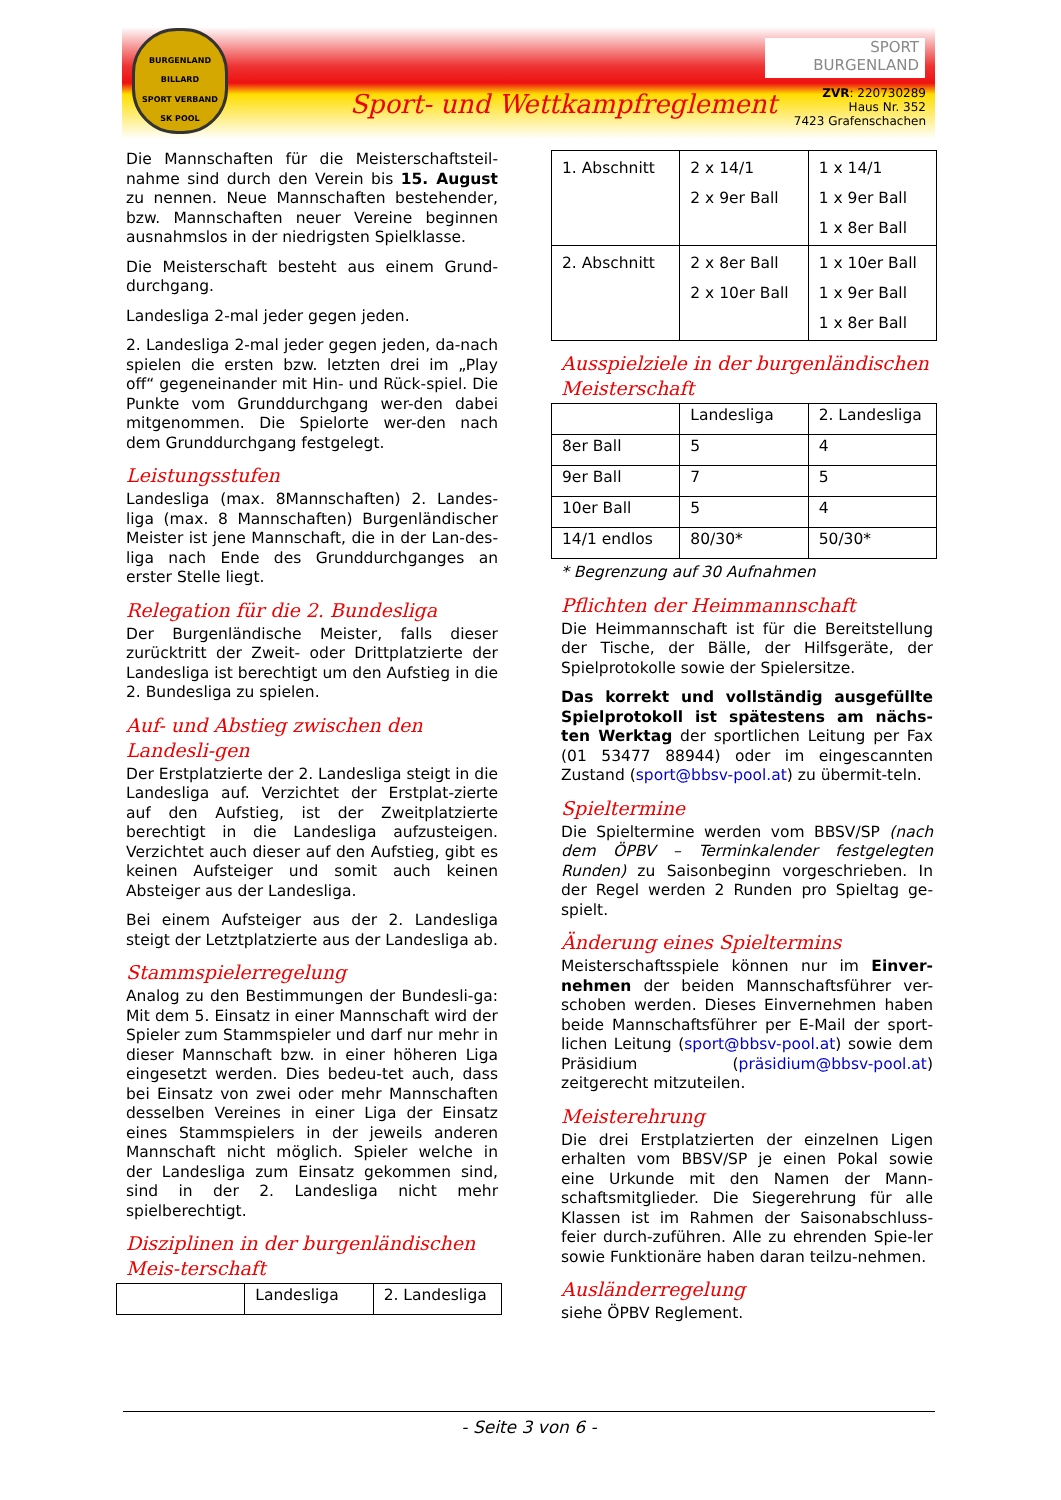BURGENLAND
BILLARD
SPORT VERBAND SK POOL
SPORT
BURGENLAND
Sport- und Wettkampfreglement
ZVR: 220730289
Haus Nr. 352
7423 Grafenschachen
Die Mannschaften für die Meisterschaftsteil-nahme sind durch den Verein bis 15. August zu nennen. Neue Mannschaften bestehender, bzw. Mannschaften neuer Vereine beginnen ausnahmslos in der niedrigsten Spielklasse.
Die Meisterschaft besteht aus einem Grund-durchgang.
Landesliga 2-mal jeder gegen jeden.
2. Landesliga 2-mal jeder gegen jeden, da-nach spielen die ersten bzw. letzten drei im „Play off“ gegeneinander mit Hin- und Rück-spiel. Die Punkte vom Grunddurchgang wer-den dabei mitgenommen. Die Spielorte wer-den nach dem Grunddurchgang festgelegt.
Leistungsstufen
Landesliga (max. 8Mannschaften) 2. Landes-liga (max. 8 Mannschaften) Burgenländischer Meister ist jene Mannschaft, die in der Lan-des-liga nach Ende des Grunddurchganges an erster Stelle liegt.
Relegation für die 2. Bundesliga
Der Burgenländische Meister, falls dieser zurücktritt der Zweit- oder Drittplatzierte der Landesliga ist berechtigt um den Aufstieg in die 2. Bundesliga zu spielen.
Auf- und Abstieg zwischen den Landesli-gen
Der Erstplatzierte der 2. Landesliga steigt in die Landesliga auf. Verzichtet der Erstplat-zierte auf den Aufstieg, ist der Zweitplatzierte berechtigt in die Landesliga aufzusteigen. Verzichtet auch dieser auf den Aufstieg, gibt es keinen Aufsteiger und somit auch keinen Absteiger aus der Landesliga.
Bei einem Aufsteiger aus der 2. Landesliga steigt der Letztplatzierte aus der Landesliga ab.
Stammspielerregelung
Analog zu den Bestimmungen der Bundesli-ga: Mit dem 5. Einsatz in einer Mannschaft wird der Spieler zum Stammspieler und darf nur mehr in dieser Mannschaft bzw. in einer höheren Liga eingesetzt werden. Dies bedeu-tet auch, dass bei Einsatz von zwei oder mehr Mannschaften desselben Vereines in einer Liga der Einsatz eines Stammspielers in der jeweils anderen Mannschaft nicht möglich. Spieler welche in der Landesliga zum Einsatz gekommen sind, sind in der 2. Landesliga nicht mehr spielberechtigt.
Disziplinen in der burgenländischen Meis-terschaft
| | Landesliga | 2. Landesliga |
| 1. Abschnitt | 2 x 14/1 2 x 9er Ball | 1 x 14/1 1 x 9er Ball 1 x 8er Ball |
| 2. Abschnitt | 2 x 8er Ball 2 x 10er Ball | 1 x 10er Ball 1 x 9er Ball 1 x 8er Ball |
Ausspielziele in der burgenländischen Meisterschaft
| | Landesliga | 2. Landesliga |
| 8er Ball | 5 | 4 |
| 9er Ball | 7 | 5 |
| 10er Ball | 5 | 4 |
| 14/1 endlos | 80/30* | 50/30* |
* Begrenzung auf 30 Aufnahmen
Pflichten der Heimmannschaft
Die Heimmannschaft ist für die Bereitstellung der Tische, der Bälle, der Hilfsgeräte, der Spielprotokolle sowie der Spielersitze.
Das korrekt und vollständig ausgefüllte Spielprotokoll ist spätestens am nächs-ten Werktag der sportlichen Leitung per Fax (01 53477 88944) oder im eingescannten Zustand (sport@bbsv-pool.at) zu übermit-teln.
Spieltermine
Die Spieltermine werden vom BBSV/SP (nach dem ÖPBV – Terminkalender festgelegten Runden) zu Saisonbeginn vorgeschrieben. In der Regel werden 2 Runden pro Spieltag ge-spielt.
Änderung eines Spieltermins
Meisterschaftsspiele können nur im Einver-nehmen der beiden Mannschaftsführer ver-schoben werden. Dieses Einvernehmen haben beide Mannschaftsführer per E-Mail der sport-lichen Leitung (sport@bbsv-pool.at) sowie dem Präsidium (präsidium@bbsv-pool.at) zeitgerecht mitzuteilen.
Meisterehrung
Die drei Erstplatzierten der einzelnen Ligen erhalten vom BBSV/SP je einen Pokal sowie eine Urkunde mit den Namen der Mann-schaftsmitglieder. Die Siegerehrung für alle Klassen ist im Rahmen der Saisonabschluss-feier durch-zuführen. Alle zu ehrenden Spie-ler sowie Funktionäre haben daran teilzu-nehmen.
Ausländerregelung
siehe ÖPBV Reglement.
- Seite 3 von 6 -